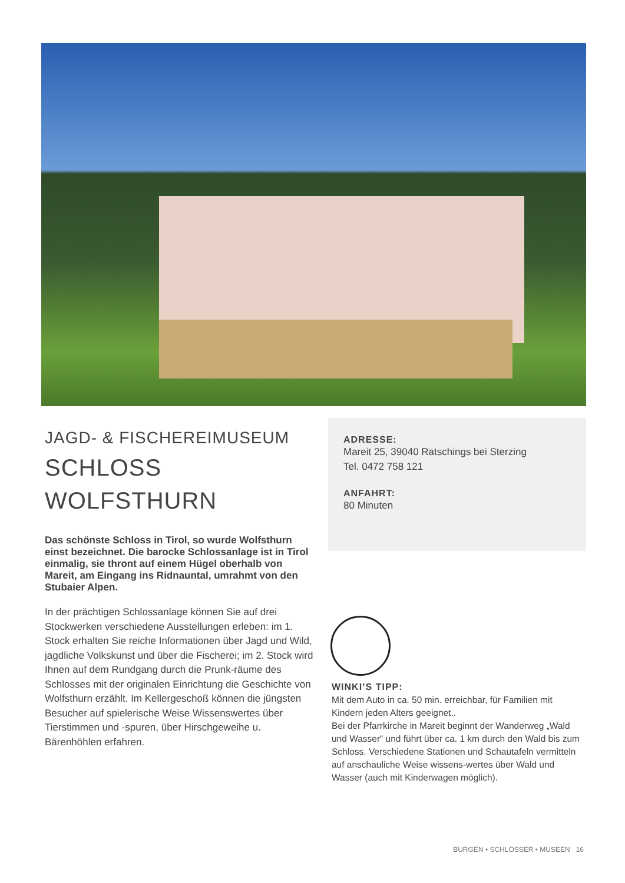JAGD- & FISCHEREIMUSEUM
SCHLOSS
WOLFSTHURN
Das schönste Schloss in Tirol, so wurde Wolfsthurn einst bezeichnet. Die barocke Schlossanlage ist in Tirol einmalig, sie thront auf einem Hügel oberhalb von Mareit, am Eingang ins Ridnauntal, umrahmt von den Stubaier Alpen.
In der prächtigen Schlossanlage können Sie auf drei Stockwerken verschiedene Ausstellungen erleben: im 1. Stock erhalten Sie reiche Informationen über Jagd und Wild, jagdliche Volkskunst und über die Fischerei; im 2. Stock wird Ihnen auf dem Rundgang durch die Prunk-räume des Schlosses mit der originalen Einrichtung die Geschichte von Wolfsthurn erzählt. Im Kellergeschoß können die jüngsten Besucher auf spielerische Weise Wissenswertes über Tierstimmen und -spuren, über Hirschgeweihe u. Bärenhöhlen erfahren.
ADRESSE:
Mareit 25, 39040 Ratschings bei Sterzing
Tel. 0472 758 121
ANFAHRT:
80 Minuten
WINKI’S TIPP:
Mit dem Auto in ca. 50 min. erreichbar, für Familien mit Kindern jeden Alters geeignet..
Bei der Pfarrkirche in Mareit beginnt der Wanderweg „Wald und Wasser“ und führt über ca. 1 km durch den Wald bis zum Schloss. Verschiedene Stationen und Schautafeln vermitteln auf anschauliche Weise wissens-wertes über Wald und Wasser (auch mit Kinderwagen möglich).
BURGEN • SCHLÖSSER • MUSEEN 16